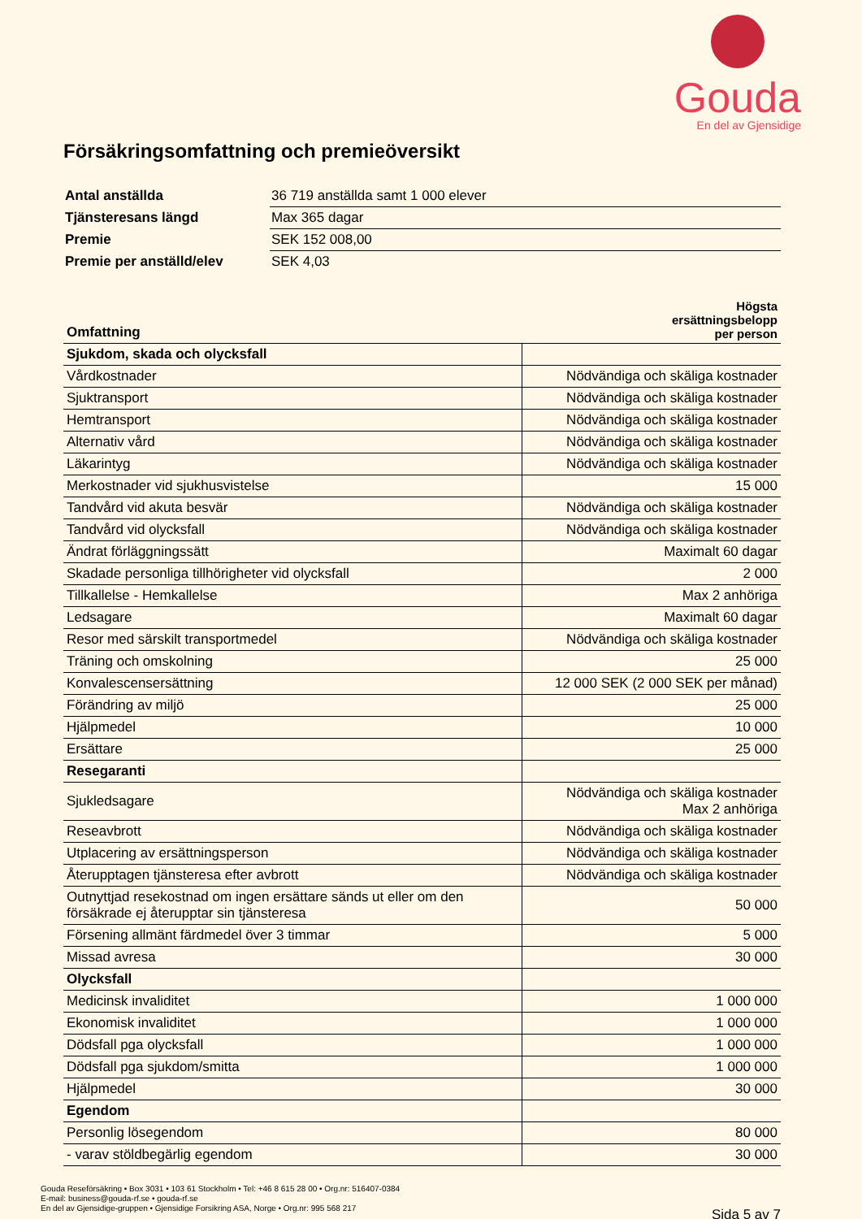Gouda
En del av Gjensidige
Försäkringsomfattning och premieöversikt
| Antal anställda | 36 719 anställda samt 1 000 elever |
| Tjänsteresans längd | Max 365 dagar |
| Premie | SEK 152 008,00 |
| Premie per anställd/elev | SEK 4,03 |
| Omfattning | Högsta ersättningsbelopp per person |
| --- | --- |
| Sjukdom, skada och olycksfall | |
| Vårdkostnader | Nödvändiga och skäliga kostnader |
| Sjuktransport | Nödvändiga och skäliga kostnader |
| Hemtransport | Nödvändiga och skäliga kostnader |
| Alternativ vård | Nödvändiga och skäliga kostnader |
| Läkarintyg | Nödvändiga och skäliga kostnader |
| Merkostnader vid sjukhusvistelse | 15 000 |
| Tandvård vid akuta besvär | Nödvändiga och skäliga kostnader |
| Tandvård vid olycksfall | Nödvändiga och skäliga kostnader |
| Ändrat förläggningssätt | Maximalt 60 dagar |
| Skadade personliga tillhörigheter vid olycksfall | 2 000 |
| Tillkallelse - Hemkallelse | Max 2 anhöriga |
| Ledsagare | Maximalt 60 dagar |
| Resor med särskilt transportmedel | Nödvändiga och skäliga kostnader |
| Träning och omskolning | 25 000 |
| Konvalescensersättning | 12 000 SEK (2 000 SEK per månad) |
| Förändring av miljö | 25 000 |
| Hjälpmedel | 10 000 |
| Ersättare | 25 000 |
| Resegaranti | |
| Sjukledsagare | Nödvändiga och skäliga kostnader Max 2 anhöriga |
| Reseavbrott | Nödvändiga och skäliga kostnader |
| Utplacering av ersättningsperson | Nödvändiga och skäliga kostnader |
| Återupptagen tjänsteresa efter avbrott | Nödvändiga och skäliga kostnader |
| Outnyttjad resekostnad om ingen ersättare sänds ut eller om den försäkrade ej återupptar sin tjänsteresa | 50 000 |
| Försening allmänt färdmedel över 3 timmar | 5 000 |
| Missad avresa | 30 000 |
| Olycksfall | |
| Medicinsk invaliditet | 1 000 000 |
| Ekonomisk invaliditet | 1 000 000 |
| Dödsfall pga olycksfall | 1 000 000 |
| Dödsfall pga sjukdom/smitta | 1 000 000 |
| Hjälpmedel | 30 000 |
| Egendom | |
| Personlig lösegendom | 80 000 |
| - varav stöldbegärlig egendom | 30 000 |
Gouda Reseförsäkring • Box 3031 • 103 61 Stockholm • Tel: +46 8 615 28 00 • Org.nr: 516407-0384
E-mail: business@gouda-rf.se • gouda-rf.se
En del av Gjensidige-gruppen • Gjensidige Forsikring ASA, Norge • Org.nr: 995 568 217
Sida 5 av 7